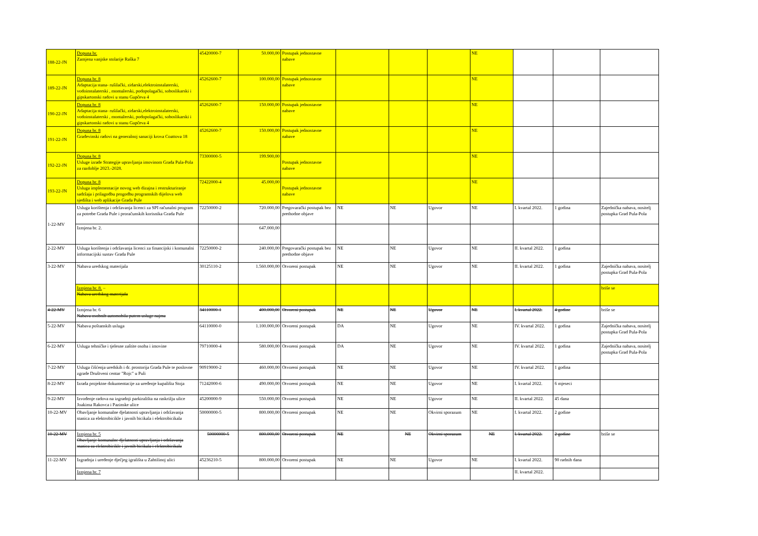| 188-22-JN | Dopuna br. Zamjena vanjske stolarije Raška 7 | 45420000-7 | 50.000,00 | Postupak jednostavne nabave | | | | NE | | | |
| 189-22-JN | Dopuna br. 8 Adaptacija stana- rušilački, zidarski,elektroinstalaterski, vodoinstalaterski , montažerski, podopolagački, soboslikarski i gipskartonski radovi u stanu Gupčeva 4 | 45262600-7 | 100.000,00 | Postupak jednostavne nabave | | | | NE | | | |
| 190-22-JN | Dopuna br. 8 Adaptacija stana- rušilački, zidarski,elektroinstalaterski, vodoinstalaterski , montažerski, podopolagački, soboslikarski i gipskartonski radovi u stanu Gupčeva 4 | 45262600-7 | 150.000,00 | Postupak jednostavne nabave | | | | NE | | | |
| 191-22-JN | Dopuna br. 8 Građevinski radovi na generalnoj sanaciji krova Coattova 18 | 45262600-7 | 150.000,00 | Postupak jednostavne nabave | | | | NE | | | |
| 192-22-JN | Dopuna br. 8 Usluge izrade Strategije upravljanja imovinom Grada Pula-Pola za razdoblje 2023.-2028. | 73300000-5 | 199.900,00 | Postupak jednostavne nabave | | | | NE | | | |
| 193-22-JN | Dopuna br. 8 Usluga implementacije novog web dizajna i restrukturiranje sadržaja i prilagodbu progodbu programskih dijelova web sjedišta i web aplikacije Grada Pule | 72422000-4 | 45.000,00 | Postupak jednostavne nabave | | | | NE | | | |
| 1-22-MV | Usluga korištenja i održavanja licenci za SPI računalni program za potrebe Grada Pule i proračunskih korisnika Grada Pule | 72250000-2 | 720.000,00 | Pregovarački postupak bez prethodne objave | NE | NE | Ugovor | NE | I. kvartal 2022. | 1 godina | Zajednička nabava, nositelj postupka Grad Pula-Pola |
| | Izmjena br. 2. | | 647.000,00 | | | | | | | | |
| 2-22-MV | Usluga korištenja i održavanja licenci za financijski i komunalni informacijski sustav Grada Pule | 72250000-2 | 240.000,00 | Pregovarački postupak bez prethodne objave | NE | NE | Ugovor | NE | II. kvartal 2022. | 1 godina | |
| 3-22-MV | Nabava uredskog materijala | 30125110-2 | 1.560.000,00 | Otvoreni postupak | NE | NE | Ugovor | NE | II. kvartal 2022. | 1 godina | Zajednička nabava, nositelj postupka Grad Pula-Pola |
| | Izmjena br. 8. – Nabava uredskog materijala | | | | | | | | | | briše se |
| 4-22-MV | Izmjena br. 6 Nabava osobnih automobila putem usluge najma | 34110000-1 | 400.000,00 | Otvoreni postupak | NE | NE | Ugovor | NE | I. kvartal 2022. | 4 godine | briše se |
| 5-22-MV | Nabava poštanskih usluga | 64110000-0 | 1.100.000,00 | Otvoreni postupak | DA | NE | Ugovor | NE | IV. kvartal 2022. | 1 godina | Zajednička nabava, nositelj postupka Grad Pula-Pola |
| 6-22-MV | Usluga tehničke i tjelesne zaštite osoba i imovine | 79710000-4 | 580.000,00 | Otvoreni postupak | DA | NE | Ugovor | NE | IV. kvartal 2022. | 1 godina | Zajednička nabava, nositelj postupka Grad Pula-Pola |
| 7-22-MV | Usluga čišćenja uredskih i dr. prostorija Grada Pule te poslovne zgrade Društveni centar "Rojc" u Puli | 90919000-2 | 460.000,00 | Otvoreni postupak | NE | NE | Ugovor | NE | IV. kvartal 2022. | 1 godina | |
| 8-22-MV | Izrada projektne dokumentacije za uređenje kupališta Stoja | 71242000-6 | 490.000,00 | Otvoreni postupak | NE | NE | Ugovor | NE | I. kvartal 2022. | 6 mjeseci | |
| 9-22-MV | Izvođenje radova na izgradnji parkirališta na raskrižju ulice Joakima Rakovca i Pazinske ulice | 45200000-9 | 550.000,00 | Otvoreni postupak | NE | NE | Ugovor | NE | II. kvartal 2022. | 45 dana | |
| 10-22-MV | Obavljanje komunalne djelatnosti upravljanja i održavanja stanica za elektrobicikle i javnih bicikala i elektrobicikala | 50000000-5 | 800.000,00 | Otvoreni postupak | NE | NE | Okvirni sporazum | NE | I. kvartal 2022. | 2 godine | |
| 10-22-MV | Izmjena br. 5 Obavljanje komunalne djelatnosti upravljanja i održavanja stanica za elektrobicikle i javnih bicikala i elektrobicikala | 50000000-5 | 800.000,00 | Otvoreni postupak | NE | NE | Okvirni sporazum | NE | I. kvartal 2022. | 2 godine | briše se |
| 11-22-MV | Izgradnja i uređenje dječjeg igrališta u Zahtilinoj ulici | 45236210-5 | 800.000,00 | Otvoreni postupak | NE | NE | Ugovor | NE | I. kvartal 2022. | 90 radnih dana | |
| | Izmjena br. 7 | | | | | | | | II. kvartal 2022. | | |